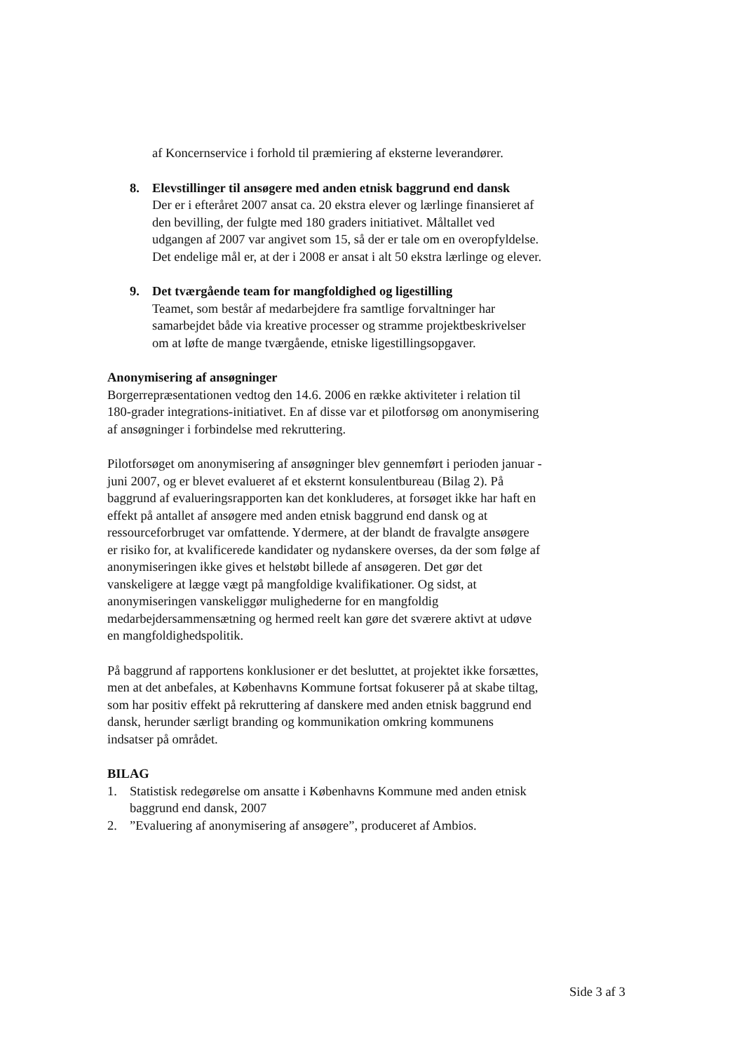af Koncernservice i forhold til præmiering af eksterne leverandører.
8. Elevstillinger til ansøgere med anden etnisk baggrund end dansk
Der er i efteråret 2007 ansat ca. 20 ekstra elever og lærlinge finansieret af den bevilling, der fulgte med 180 graders initiativet. Måltallet ved udgangen af 2007 var angivet som 15, så der er tale om en overopfyldelse. Det endelige mål er, at der i 2008 er ansat i alt 50 ekstra lærlinge og elever.
9. Det tværgående team for mangfoldighed og ligestilling
Teamet, som består af medarbejdere fra samtlige forvaltninger har samarbejdet både via kreative processer og stramme projektbeskrivelser om at løfte de mange tværgående, etniske ligestillingsopgaver.
Anonymisering af ansøgninger
Borgerrepræsentationen vedtog den 14.6. 2006 en række aktiviteter i relation til 180-grader integrations-initiativet. En af disse var et pilotforsøg om anonymisering af ansøgninger i forbindelse med rekruttering.
Pilotforsøget om anonymisering af ansøgninger blev gennemført i perioden januar - juni 2007, og er blevet evalueret af et eksternt konsulentbureau (Bilag 2). På baggrund af evalueringsrapporten kan det konkluderes, at forsøget ikke har haft en effekt på antallet af ansøgere med anden etnisk baggrund end dansk og at ressourceforbruget var omfattende. Ydermere, at der blandt de fravalgte ansøgere er risiko for, at kvalificerede kandidater og nydanskere overses, da der som følge af anonymiseringen ikke gives et helstøbt billede af ansøgeren. Det gør det vanskeligere at lægge vægt på mangfoldige kvalifikationer. Og sidst, at anonymiseringen vanskeliggør mulighederne for en mangfoldig medarbejdersammensætning og hermed reelt kan gøre det sværere aktivt at udøve en mangfoldighedspolitik.
På baggrund af rapportens konklusioner er det besluttet, at projektet ikke forsættes, men at det anbefales, at Københavns Kommune fortsat fokuserer på at skabe tiltag, som har positiv effekt på rekruttering af danskere med anden etnisk baggrund end dansk, herunder særligt branding og kommunikation omkring kommunens indsatser på området.
BILAG
1. Statistisk redegørelse om ansatte i Københavns Kommune med anden etnisk baggrund end dansk, 2007
2. ”Evaluering af anonymisering af ansøgere”, produceret af Ambios.
Side 3 af 3